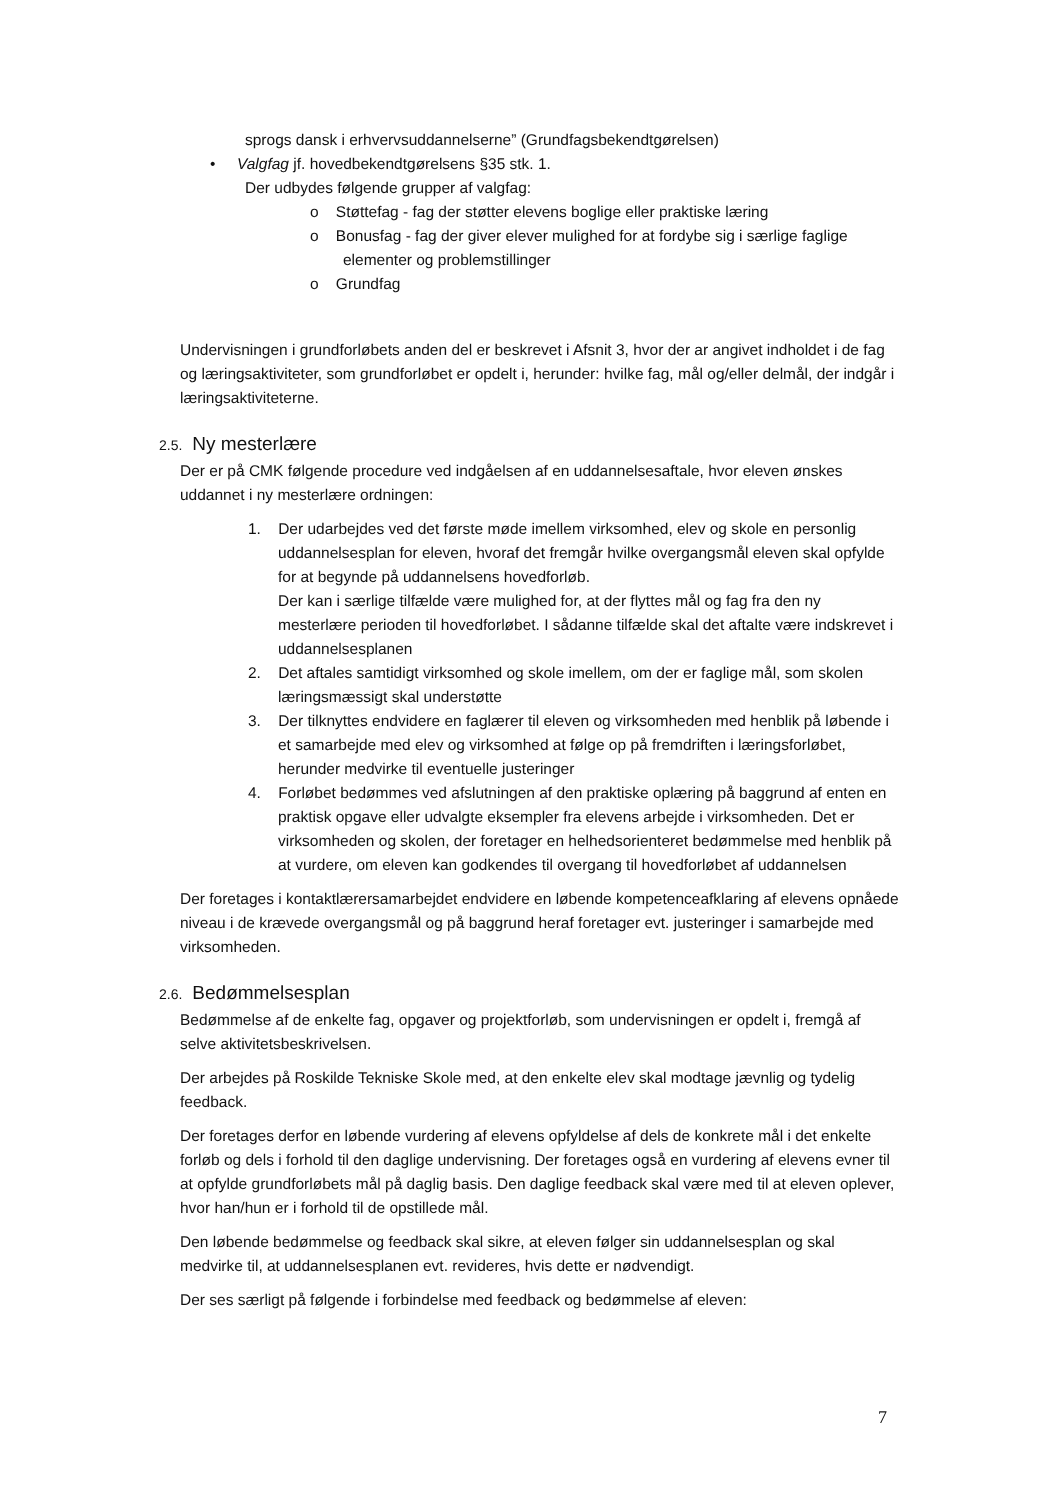sprogs dansk i erhvervsuddannelserne” (Grundfagsbekendtgørelsen)
• Valgfag jf. hovedbekendtgørelsens §35 stk. 1.
Der udbydes følgende grupper af valgfag:
o Støttefag - fag der støtter elevens boglige eller praktiske læring
o Bonusfag - fag der giver elever mulighed for at fordybe sig i særlige faglige elementer og problemstillinger
o Grundfag
Undervisningen i grundforløbets anden del er beskrevet i Afsnit 3, hvor der ar angivet indholdet i de fag og læringsaktiviteter, som grundforløbet er opdelt i, herunder: hvilke fag, mål og/eller delmål, der indgår i læringsaktiviteterne.
2.5. Ny mesterlære
Der er på CMK følgende procedure ved indgåelsen af en uddannelsesaftale, hvor eleven ønskes uddannet i ny mesterlære ordningen:
1. Der udarbejdes ved det første møde imellem virksomhed, elev og skole en personlig uddannelsesplan for eleven, hvoraf det fremgår hvilke overgangsmål eleven skal opfylde for at begynde på uddannelsens hovedforløb.
Der kan i særlige tilfælde være mulighed for, at der flyttes mål og fag fra den ny mesterlære perioden til hovedforløbet. I sådanne tilfælde skal det aftalte være indskrevet i uddannelsesplanen
2. Det aftales samtidigt virksomhed og skole imellem, om der er faglige mål, som skolen læringsmæssigt skal understøtte
3. Der tilknyttes endvidere en faglærer til eleven og virksomheden med henblik på løbende i et samarbejde med elev og virksomhed at følge op på fremdriften i læringsforløbet, herunder medvirke til eventuelle justeringer
4. Forløbet bedømmes ved afslutningen af den praktiske oplæring på baggrund af enten en praktisk opgave eller udvalgte eksempler fra elevens arbejde i virksomheden. Det er virksomheden og skolen, der foretager en helhedsorienteret bedømmelse med henblik på at vurdere, om eleven kan godkendes til overgang til hovedforløbet af uddannelsen
Der foretages i kontaktlærersamarbejdet endvidere en løbende kompetenceafklaring af elevens opnåede niveau i de krævede overgangsmål og på baggrund heraf foretager evt. justeringer i samarbejde med virksomheden.
2.6. Bedømmelsesplan
Bedømmelse af de enkelte fag, opgaver og projektforløb, som undervisningen er opdelt i, fremgå af selve aktivitetsbeskrivelsen.
Der arbejdes på Roskilde Tekniske Skole med, at den enkelte elev skal modtage jævnlig og tydelig feedback.
Der foretages derfor en løbende vurdering af elevens opfyldelse af dels de konkrete mål i det enkelte forløb og dels i forhold til den daglige undervisning. Der foretages også en vurdering af elevens evner til at opfylde grundforløbets mål på daglig basis. Den daglige feedback skal være med til at eleven oplever, hvor han/hun er i forhold til de opstillede mål.
Den løbende bedømmelse og feedback skal sikre, at eleven følger sin uddannelsesplan og skal medvirke til, at uddannelsesplanen evt. revideres, hvis dette er nødvendigt.
Der ses særligt på følgende i forbindelse med feedback og bedømmelse af eleven:
7